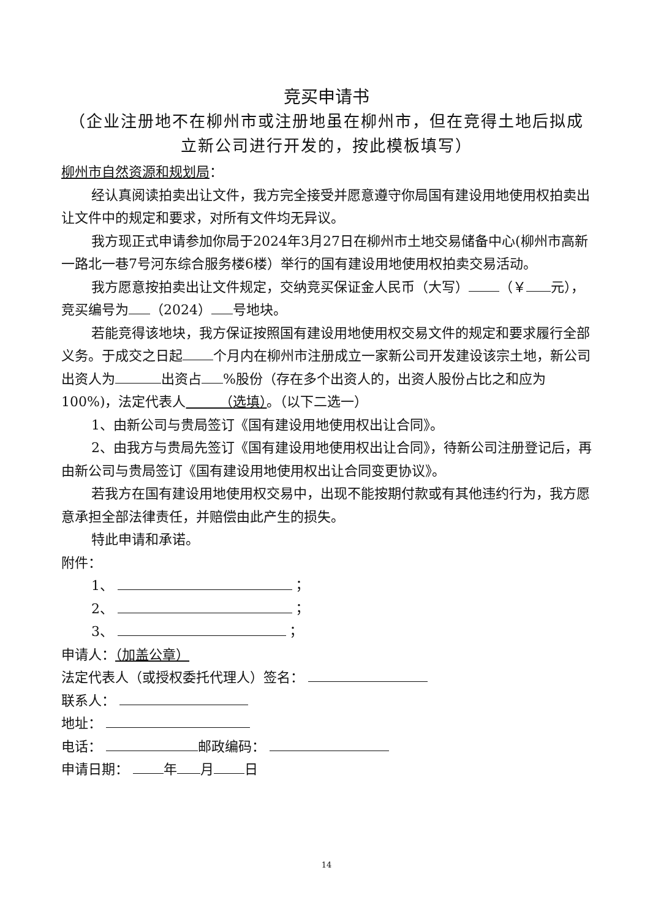竞买申请书
（企业注册地不在柳州市或注册地虽在柳州市，但在竞得土地后拟成立新公司进行开发的，按此模板填写）
柳州市自然资源和规划局：
经认真阅读拍卖出让文件，我方完全接受并愿意遵守你局国有建设用地使用权拍卖出让文件中的规定和要求，对所有文件均无异议。
我方现正式申请参加你局于2024年3月27日在柳州市土地交易储备中心(柳州市高新一路北一巷7号河东综合服务楼6楼）举行的国有建设用地使用权拍卖交易活动。
我方愿意按拍卖出让文件规定，交纳竞买保证金人民币（大写） （￥ 元），竞买编号为 （2024） 号地块。
若能竞得该地块，我方保证按照国有建设用地使用权交易文件的规定和要求履行全部义务。于成交之日起 个月内在柳州市注册成立一家新公司开发建设该宗土地，新公司出资人为 出资占 %股份（存在多个出资人的，出资人股份占比之和应为100%)，法定代表人　　　（选填）。（以下二选一）
1、由新公司与贵局签订《国有建设用地使用权出让合同》。
2、由我方与贵局先签订《国有建设用地使用权出让合同》，待新公司注册登记后，再由新公司与贵局签订《国有建设用地使用权出让合同变更协议》。
若我方在国有建设用地使用权交易中，出现不能按期付款或有其他违约行为，我方愿意承担全部法律责任，并赔偿由此产生的损失。
特此申请和承诺。
附件：
1、 ；
2、 ；
3、 ；
申请人：（加盖公章）
法定代表人（或授权委托代理人）签名：
联系人：
地址：
电话： 邮政编码：
申请日期： 年 月 日
14